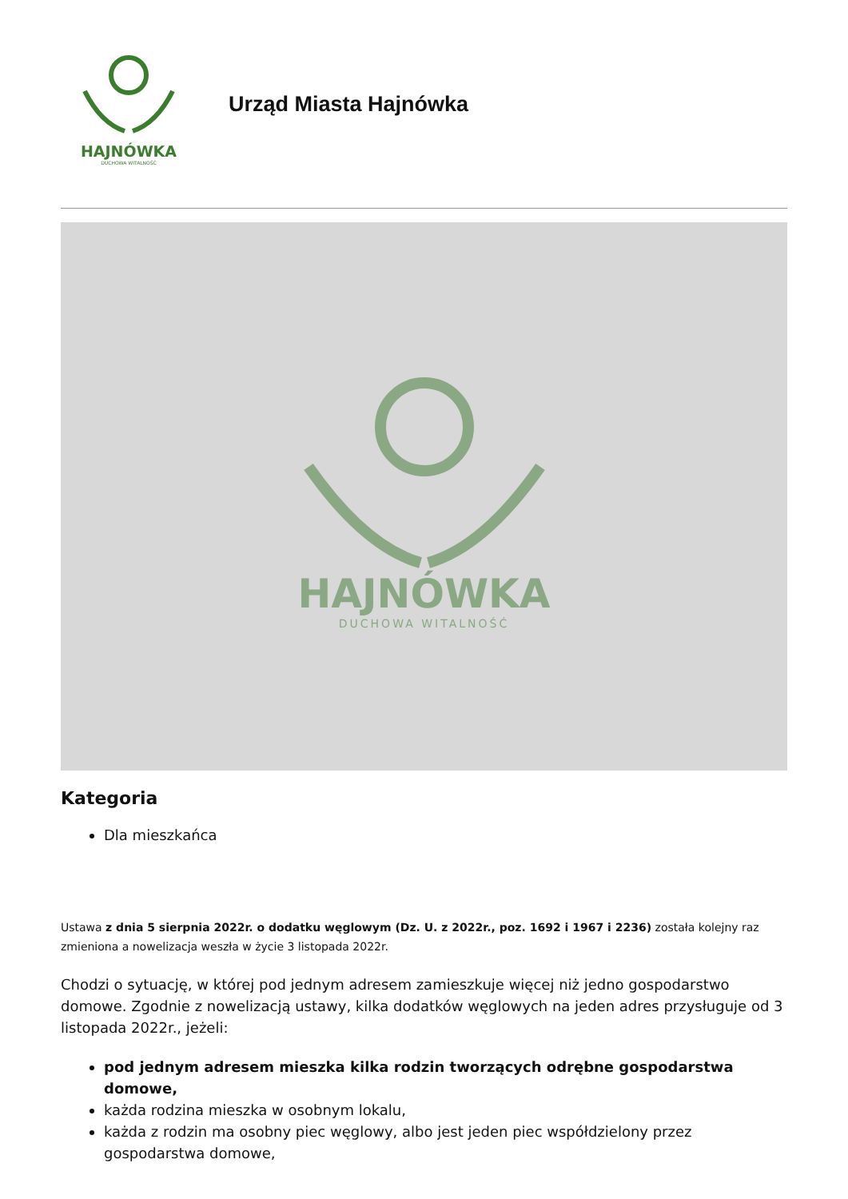HAJNÓWKA
DUCHOWA WITALNOŚĆ
Urząd Miasta Hajnówka
HAJNÓWKA
DUCHOWA WITALNOŚĆ
Kategoria
Dla mieszkańca
Ustawa z dnia 5 sierpnia 2022r. o dodatku węglowym (Dz. U. z 2022r., poz. 1692 i 1967 i 2236) została kolejny raz zmieniona a nowelizacja weszła w życie 3 listopada 2022r.
Chodzi o sytuację, w której pod jednym adresem zamieszkuje więcej niż jedno gospodarstwo domowe. Zgodnie z nowelizacją ustawy, kilka dodatków węglowych na jeden adres przysługuje od 3 listopada 2022r., jeżeli:
pod jednym adresem mieszka kilka rodzin tworzących odrębne gospodarstwa domowe,
każda rodzina mieszka w osobnym lokalu,
każda z rodzin ma osobny piec węglowy, albo jest jeden piec współdzielony przez gospodarstwa domowe,